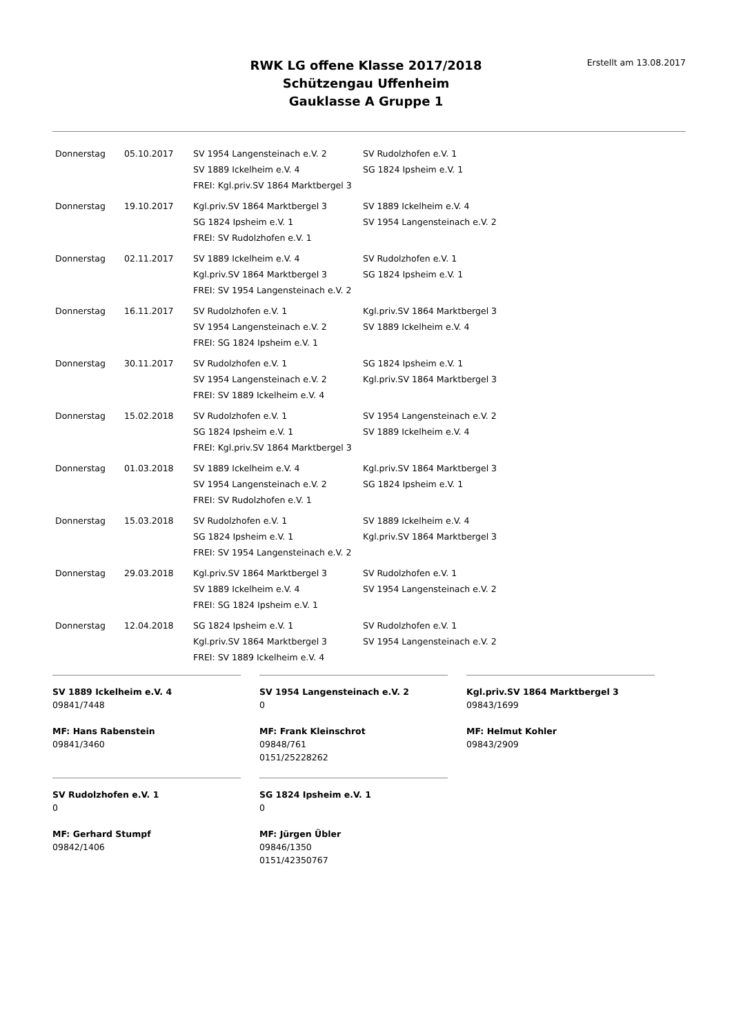RWK LG offene Klasse 2017/2018
Schützengau Uffenheim
Gauklasse A Gruppe 1
Erstellt am 13.08.2017
| Donnerstag | 05.10.2017 | SV 1954 Langensteinach e.V. 2 SV 1889 Ickelheim e.V. 4 FREI: Kgl.priv.SV 1864 Marktbergel 3 | SV Rudolzhofen e.V. 1 SG 1824 Ipsheim e.V. 1 |
| Donnerstag | 19.10.2017 | Kgl.priv.SV 1864 Marktbergel 3 SG 1824 Ipsheim e.V. 1 FREI: SV Rudolzhofen e.V. 1 | SV 1889 Ickelheim e.V. 4 SV 1954 Langensteinach e.V. 2 |
| Donnerstag | 02.11.2017 | SV 1889 Ickelheim e.V. 4 Kgl.priv.SV 1864 Marktbergel 3 FREI: SV 1954 Langensteinach e.V. 2 | SV Rudolzhofen e.V. 1 SG 1824 Ipsheim e.V. 1 |
| Donnerstag | 16.11.2017 | SV Rudolzhofen e.V. 1 SV 1954 Langensteinach e.V. 2 FREI: SG 1824 Ipsheim e.V. 1 | Kgl.priv.SV 1864 Marktbergel 3 SV 1889 Ickelheim e.V. 4 |
| Donnerstag | 30.11.2017 | SV Rudolzhofen e.V. 1 SV 1954 Langensteinach e.V. 2 FREI: SV 1889 Ickelheim e.V. 4 | SG 1824 Ipsheim e.V. 1 Kgl.priv.SV 1864 Marktbergel 3 |
| Donnerstag | 15.02.2018 | SV Rudolzhofen e.V. 1 SG 1824 Ipsheim e.V. 1 FREI: Kgl.priv.SV 1864 Marktbergel 3 | SV 1954 Langensteinach e.V. 2 SV 1889 Ickelheim e.V. 4 |
| Donnerstag | 01.03.2018 | SV 1889 Ickelheim e.V. 4 SV 1954 Langensteinach e.V. 2 FREI: SV Rudolzhofen e.V. 1 | Kgl.priv.SV 1864 Marktbergel 3 SG 1824 Ipsheim e.V. 1 |
| Donnerstag | 15.03.2018 | SV Rudolzhofen e.V. 1 SG 1824 Ipsheim e.V. 1 FREI: SV 1954 Langensteinach e.V. 2 | SV 1889 Ickelheim e.V. 4 Kgl.priv.SV 1864 Marktbergel 3 |
| Donnerstag | 29.03.2018 | Kgl.priv.SV 1864 Marktbergel 3 SV 1889 Ickelheim e.V. 4 FREI: SG 1824 Ipsheim e.V. 1 | SV Rudolzhofen e.V. 1 SV 1954 Langensteinach e.V. 2 |
| Donnerstag | 12.04.2018 | SG 1824 Ipsheim e.V. 1 Kgl.priv.SV 1864 Marktbergel 3 FREI: SV 1889 Ickelheim e.V. 4 | SV Rudolzhofen e.V. 1 SV 1954 Langensteinach e.V. 2 |
SV 1889 Ickelheim e.V. 4
09841/7448
MF: Hans Rabenstein
09841/3460
SV 1954 Langensteinach e.V. 2
0
MF: Frank Kleinschrot
09848/761
0151/25228262
Kgl.priv.SV 1864 Marktbergel 3
09843/1699
MF: Helmut Kohler
09843/2909
SV Rudolzhofen e.V. 1
0
MF: Gerhard Stumpf
09842/1406
SG 1824 Ipsheim e.V. 1
0
MF: Jürgen Übler
09846/1350
0151/42350767